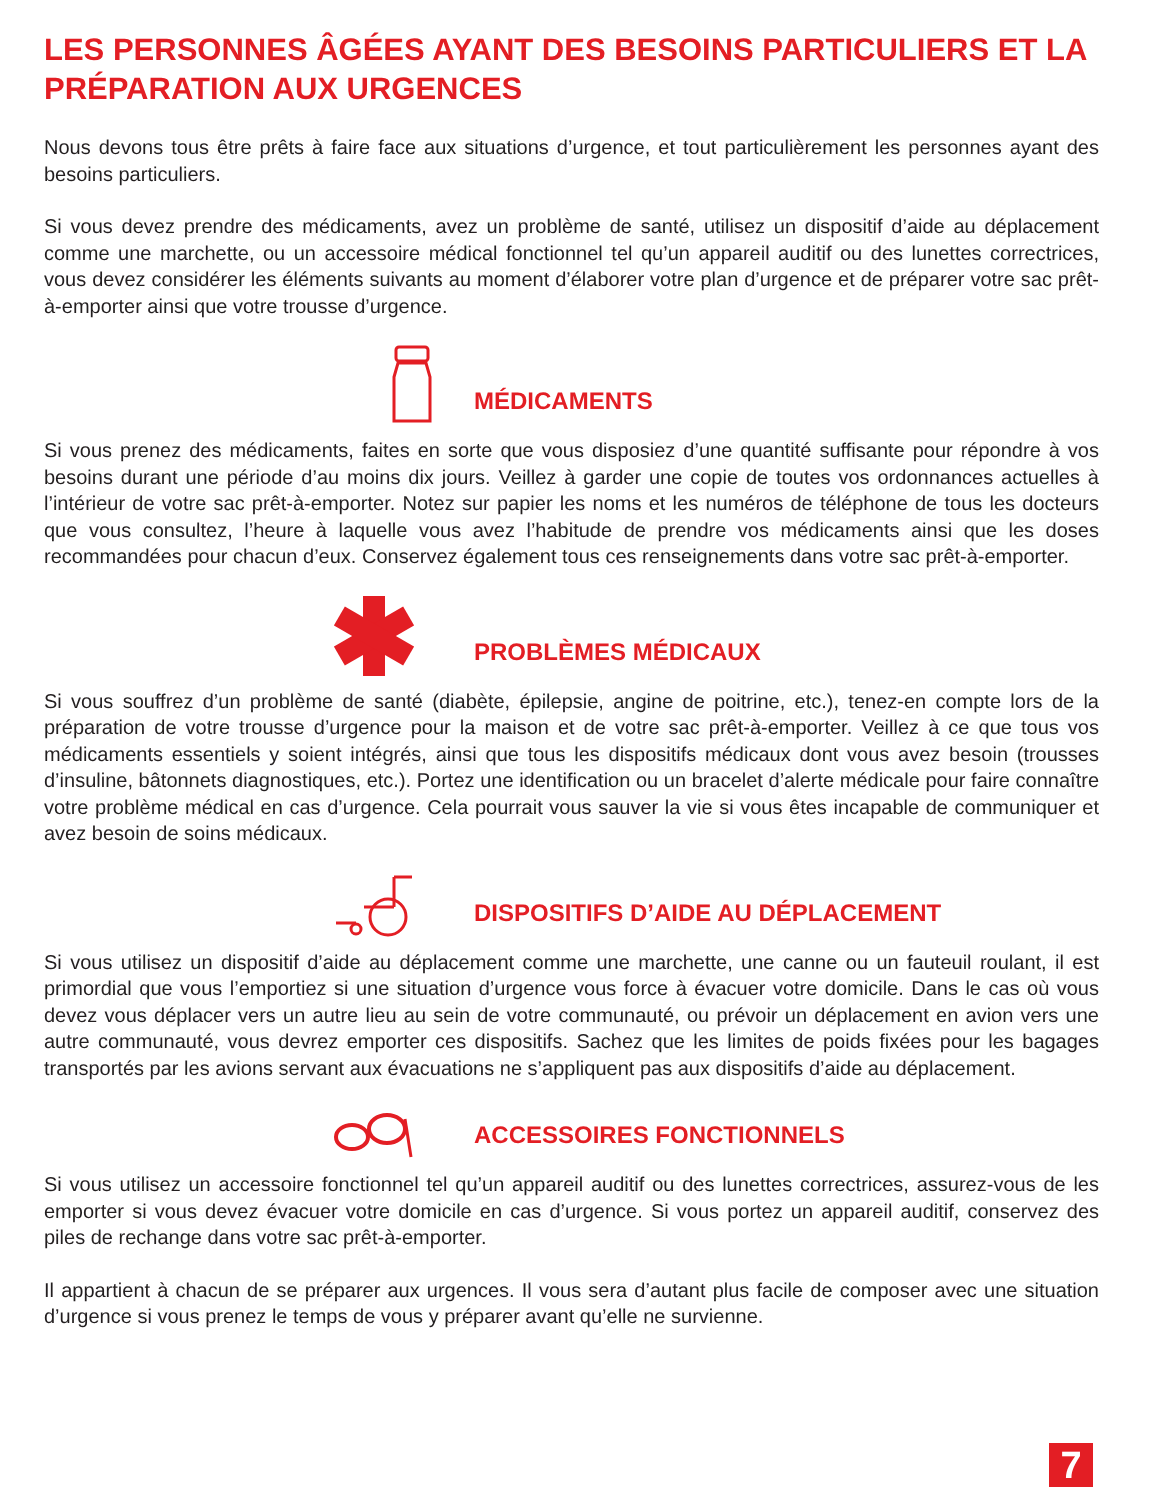LES PERSONNES ÂGÉES AYANT DES BESOINS PARTICULIERS ET LA PRÉPARATION AUX URGENCES
Nous devons tous être prêts à faire face aux situations d’urgence, et tout particulièrement les personnes ayant des besoins particuliers.
Si vous devez prendre des médicaments, avez un problème de santé, utilisez un dispositif d’aide au déplacement comme une marchette, ou un accessoire médical fonctionnel tel qu’un appareil auditif ou des lunettes correctrices, vous devez considérer les éléments suivants au moment d’élaborer votre plan d’urgence et de préparer votre sac prêt-à-emporter ainsi que votre trousse d’urgence.
MÉDICAMENTS
Si vous prenez des médicaments, faites en sorte que vous disposiez d’une quantité suffisante pour répondre à vos besoins durant une période d’au moins dix jours. Veillez à garder une copie de toutes vos ordonnances actuelles à l’intérieur de votre sac prêt-à-emporter. Notez sur papier les noms et les numéros de téléphone de tous les docteurs que vous consultez, l’heure à laquelle vous avez l’habitude de prendre vos médicaments ainsi que les doses recommandées pour chacun d’eux. Conservez également tous ces renseignements dans votre sac prêt-à-emporter.
PROBLÈMES MÉDICAUX
Si vous souffrez d’un problème de santé (diabète, épilepsie, angine de poitrine, etc.), tenez-en compte lors de la préparation de votre trousse d’urgence pour la maison et de votre sac prêt-à-emporter. Veillez à ce que tous vos médicaments essentiels y soient intégrés, ainsi que tous les dispositifs médicaux dont vous avez besoin (trousses d’insuline, bâtonnets diagnostiques, etc.). Portez une identification ou un bracelet d’alerte médicale pour faire connaître votre problème médical en cas d’urgence. Cela pourrait vous sauver la vie si vous êtes incapable de communiquer et avez besoin de soins médicaux.
DISPOSITIFS D’AIDE AU DÉPLACEMENT
Si vous utilisez un dispositif d’aide au déplacement comme une marchette, une canne ou un fauteuil roulant, il est primordial que vous l’emportiez si une situation d’urgence vous force à évacuer votre domicile. Dans le cas où vous devez vous déplacer vers un autre lieu au sein de votre communauté, ou prévoir un déplacement en avion vers une autre communauté, vous devrez emporter ces dispositifs. Sachez que les limites de poids fixées pour les bagages transportés par les avions servant aux évacuations ne s’appliquent pas aux dispositifs d’aide au déplacement.
ACCESSOIRES FONCTIONNELS
Si vous utilisez un accessoire fonctionnel tel qu’un appareil auditif ou des lunettes correctrices, assurez-vous de les emporter si vous devez évacuer votre domicile en cas d’urgence. Si vous portez un appareil auditif, conservez des piles de rechange dans votre sac prêt-à-emporter.
Il appartient à chacun de se préparer aux urgences. Il vous sera d’autant plus facile de composer avec une situation d’urgence si vous prenez le temps de vous y préparer avant qu’elle ne survienne.
7